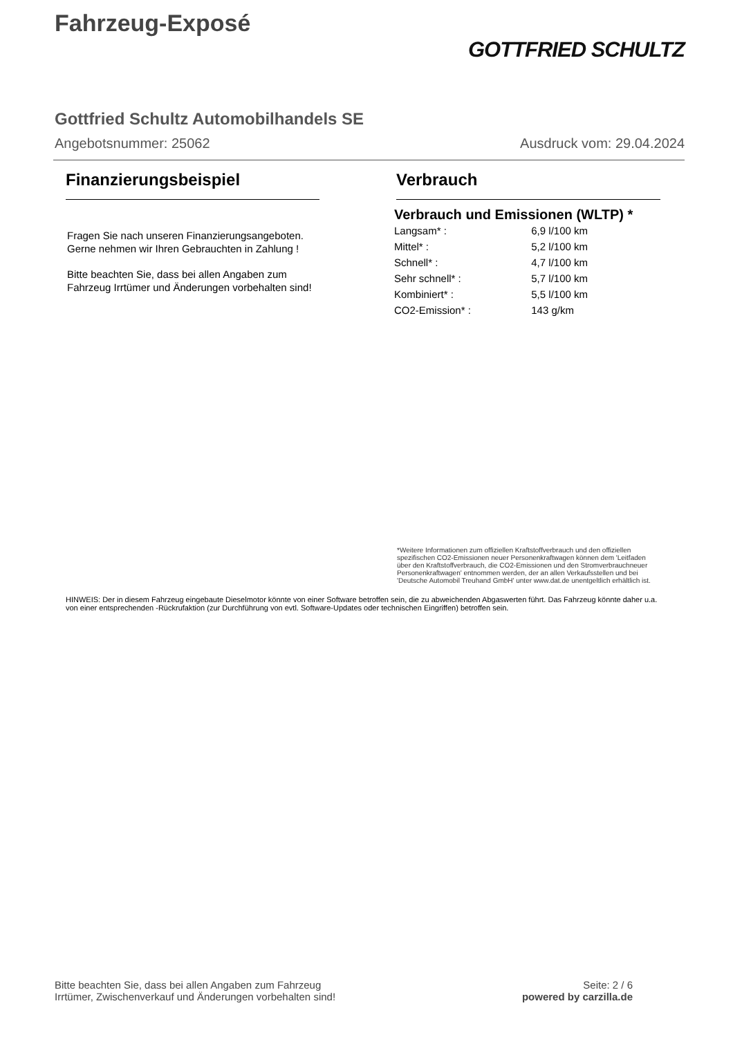Fahrzeug-Exposé
GOTTFRIED SCHULTZ
Gottfried Schultz Automobilhandels SE
Angebotsnummer: 25062 Ausdruck vom: 29.04.2024
Finanzierungsbeispiel
Fragen Sie nach unseren Finanzierungsangeboten.
Gerne nehmen wir Ihren Gebrauchten in Zahlung !
Bitte beachten Sie, dass bei allen Angaben zum Fahrzeug Irrtümer und Änderungen vorbehalten sind!
Verbrauch
Verbrauch und Emissionen (WLTP) *
| Langsam* : | 6,9 l/100 km |
| Mittel* : | 5,2 l/100 km |
| Schnell* : | 4,7 l/100 km |
| Sehr schnell* : | 5,7 l/100 km |
| Kombiniert* : | 5,5 l/100 km |
| CO2-Emission* : | 143 g/km |
*Weitere Informationen zum offiziellen Kraftstoffverbrauch und den offiziellen spezifischen CO2-Emissionen neuer Personenkraftwagen können dem 'Leitfaden über den Kraftstoffverbrauch, die CO2-Emissionen und den Stromverbrauchneuer Personenkraftwagen' entnommen werden, der an allen Verkaufsstellen und bei 'Deutsche Automobil Treuhand GmbH' unter www.dat.de unentgeltlich erhältlich ist.
HINWEIS: Der in diesem Fahrzeug eingebaute Dieselmotor könnte von einer Software betroffen sein, die zu abweichenden Abgaswerten führt. Das Fahrzeug könnte daher u.a. von einer entsprechenden -Rückrufaktion (zur Durchführung von evtl. Software-Updates oder technischen Eingriffen) betroffen sein.
Bitte beachten Sie, dass bei allen Angaben zum Fahrzeug
Irrtümer, Zwischenverkauf und Änderungen vorbehalten sind!
Seite: 2 / 6
powered by carzilla.de